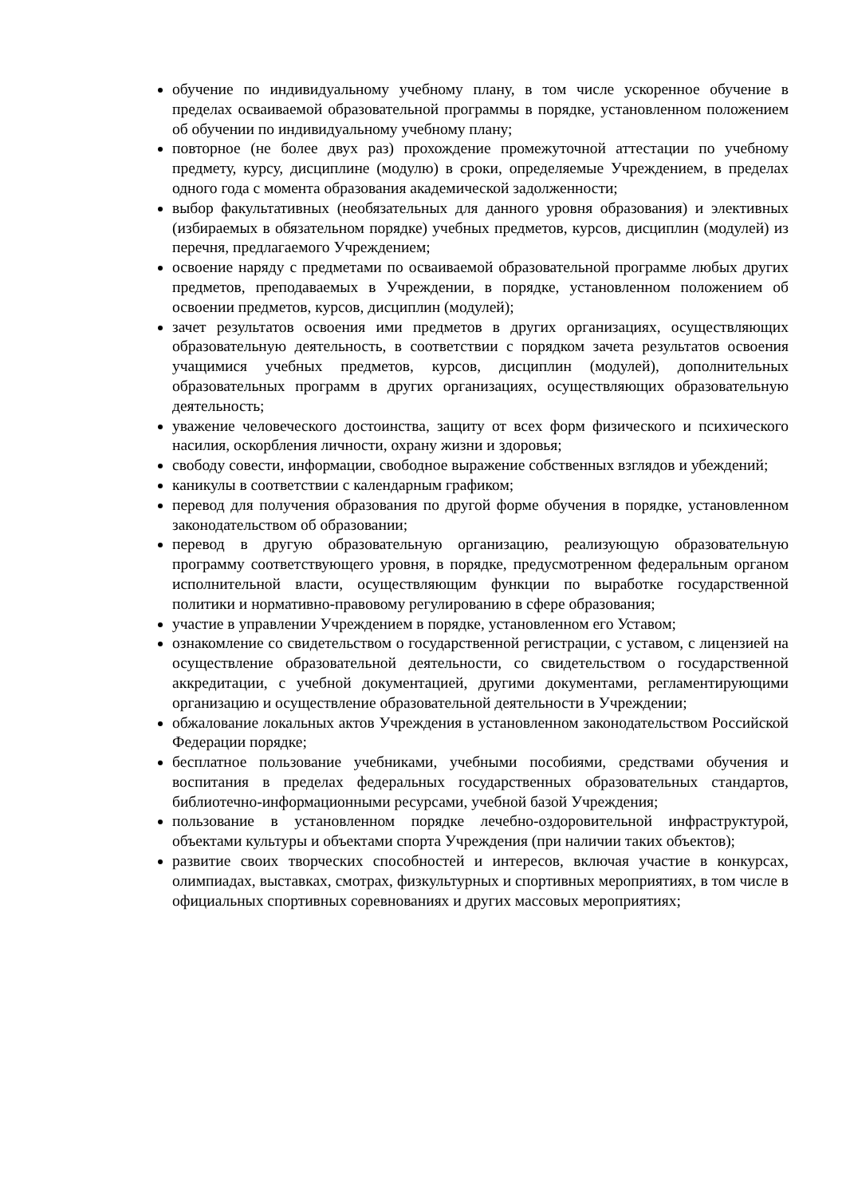обучение по индивидуальному учебному плану, в том числе ускоренное обучение в пределах осваиваемой образовательной программы в порядке, установленном положением об обучении по индивидуальному учебному плану;
повторное (не более двух раз) прохождение промежуточной аттестации по учебному предмету, курсу, дисциплине (модулю) в сроки, определяемые Учреждением, в пределах одного года с момента образования академической задолженности;
выбор факультативных (необязательных для данного уровня образования) и элективных (избираемых в обязательном порядке) учебных предметов, курсов, дисциплин (модулей) из перечня, предлагаемого Учреждением;
освоение наряду с предметами по осваиваемой образовательной программе любых других предметов, преподаваемых в Учреждении, в порядке, установленном положением об освоении предметов, курсов, дисциплин (модулей);
зачет результатов освоения ими предметов в других организациях, осуществляющих образовательную деятельность, в соответствии с порядком зачета результатов освоения учащимися учебных предметов, курсов, дисциплин (модулей), дополнительных образовательных программ в других организациях, осуществляющих образовательную деятельность;
уважение человеческого достоинства, защиту от всех форм физического и психического насилия, оскорбления личности, охрану жизни и здоровья;
свободу совести, информации, свободное выражение собственных взглядов и убеждений;
каникулы в соответствии с календарным графиком;
перевод для получения образования по другой форме обучения в порядке, установленном законодательством об образовании;
перевод в другую образовательную организацию, реализующую образовательную программу соответствующего уровня, в порядке, предусмотренном федеральным органом исполнительной власти, осуществляющим функции по выработке государственной политики и нормативно-правовому регулированию в сфере образования;
участие в управлении Учреждением в порядке, установленном его Уставом;
ознакомление со свидетельством о государственной регистрации, с уставом, с лицензией на осуществление образовательной деятельности, со свидетельством о государственной аккредитации, с учебной документацией, другими документами, регламентирующими организацию и осуществление образовательной деятельности в Учреждении;
обжалование локальных актов Учреждения в установленном законодательством Российской Федерации порядке;
бесплатное пользование учебниками, учебными пособиями, средствами обучения и воспитания в пределах федеральных государственных образовательных стандартов, библиотечно-информационными ресурсами, учебной базой Учреждения;
пользование в установленном порядке лечебно-оздоровительной инфраструктурой, объектами культуры и объектами спорта Учреждения (при наличии таких объектов);
развитие своих творческих способностей и интересов, включая участие в конкурсах, олимпиадах, выставках, смотрах, физкультурных и спортивных мероприятиях, в том числе в официальных спортивных соревнованиях и других массовых мероприятиях;